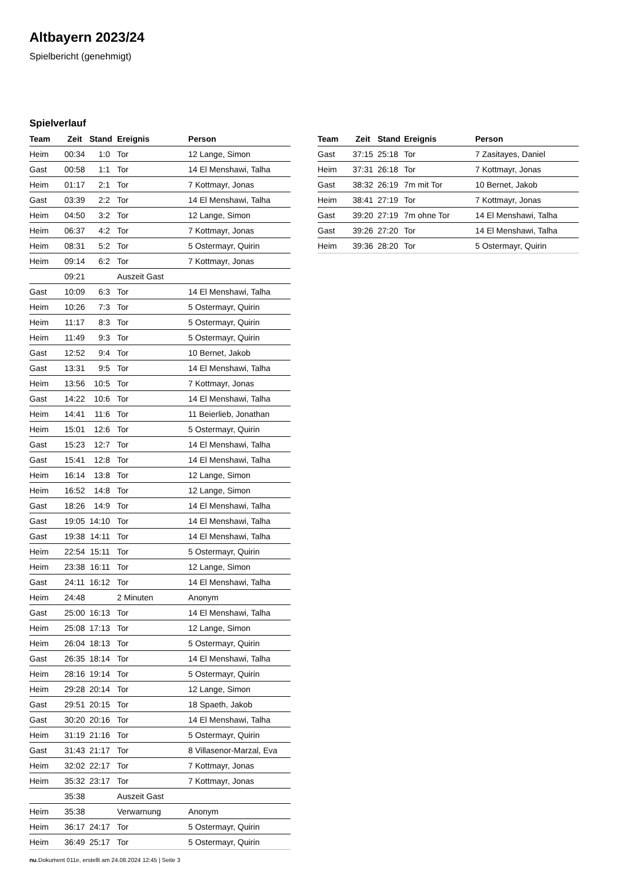Altbayern 2023/24
Spielbericht (genehmigt)
Spielverlauf
| Team | Zeit | Stand | Ereignis | Person |
| --- | --- | --- | --- | --- |
| Heim | 00:34 | 1:0 | Tor | 12 Lange, Simon |
| Gast | 00:58 | 1:1 | Tor | 14 El Menshawi, Talha |
| Heim | 01:17 | 2:1 | Tor | 7 Kottmayr, Jonas |
| Gast | 03:39 | 2:2 | Tor | 14 El Menshawi, Talha |
| Heim | 04:50 | 3:2 | Tor | 12 Lange, Simon |
| Heim | 06:37 | 4:2 | Tor | 7 Kottmayr, Jonas |
| Heim | 08:31 | 5:2 | Tor | 5 Ostermayr, Quirin |
| Heim | 09:14 | 6:2 | Tor | 7 Kottmayr, Jonas |
| | 09:21 | | Auszeit Gast | |
| Gast | 10:09 | 6:3 | Tor | 14 El Menshawi, Talha |
| Heim | 10:26 | 7:3 | Tor | 5 Ostermayr, Quirin |
| Heim | 11:17 | 8:3 | Tor | 5 Ostermayr, Quirin |
| Heim | 11:49 | 9:3 | Tor | 5 Ostermayr, Quirin |
| Gast | 12:52 | 9:4 | Tor | 10 Bernet, Jakob |
| Gast | 13:31 | 9:5 | Tor | 14 El Menshawi, Talha |
| Heim | 13:56 | 10:5 | Tor | 7 Kottmayr, Jonas |
| Gast | 14:22 | 10:6 | Tor | 14 El Menshawi, Talha |
| Heim | 14:41 | 11:6 | Tor | 11 Beierlieb, Jonathan |
| Heim | 15:01 | 12:6 | Tor | 5 Ostermayr, Quirin |
| Gast | 15:23 | 12:7 | Tor | 14 El Menshawi, Talha |
| Gast | 15:41 | 12:8 | Tor | 14 El Menshawi, Talha |
| Heim | 16:14 | 13:8 | Tor | 12 Lange, Simon |
| Heim | 16:52 | 14:8 | Tor | 12 Lange, Simon |
| Gast | 18:26 | 14:9 | Tor | 14 El Menshawi, Talha |
| Gast | 19:05 | 14:10 | Tor | 14 El Menshawi, Talha |
| Gast | 19:38 | 14:11 | Tor | 14 El Menshawi, Talha |
| Heim | 22:54 | 15:11 | Tor | 5 Ostermayr, Quirin |
| Heim | 23:38 | 16:11 | Tor | 12 Lange, Simon |
| Gast | 24:11 | 16:12 | Tor | 14 El Menshawi, Talha |
| Heim | 24:48 | | 2 Minuten | Anonym |
| Gast | 25:00 | 16:13 | Tor | 14 El Menshawi, Talha |
| Heim | 25:08 | 17:13 | Tor | 12 Lange, Simon |
| Heim | 26:04 | 18:13 | Tor | 5 Ostermayr, Quirin |
| Gast | 26:35 | 18:14 | Tor | 14 El Menshawi, Talha |
| Heim | 28:16 | 19:14 | Tor | 5 Ostermayr, Quirin |
| Heim | 29:28 | 20:14 | Tor | 12 Lange, Simon |
| Gast | 29:51 | 20:15 | Tor | 18 Spaeth, Jakob |
| Gast | 30:20 | 20:16 | Tor | 14 El Menshawi, Talha |
| Heim | 31:19 | 21:16 | Tor | 5 Ostermayr, Quirin |
| Gast | 31:43 | 21:17 | Tor | 8 Villasenor-Marzal, Eva |
| Heim | 32:02 | 22:17 | Tor | 7 Kottmayr, Jonas |
| Heim | 35:32 | 23:17 | Tor | 7 Kottmayr, Jonas |
| | 35:38 | | Auszeit Gast | |
| Heim | 35:38 | | Verwarnung | Anonym |
| Heim | 36:17 | 24:17 | Tor | 5 Ostermayr, Quirin |
| Heim | 36:49 | 25:17 | Tor | 5 Ostermayr, Quirin |
| Team | Zeit | Stand | Ereignis | Person |
| --- | --- | --- | --- | --- |
| Gast | 37:15 | 25:18 | Tor | 7 Zasitayes, Daniel |
| Heim | 37:31 | 26:18 | Tor | 7 Kottmayr, Jonas |
| Gast | 38:32 | 26:19 | 7m mit Tor | 10 Bernet, Jakob |
| Heim | 38:41 | 27:19 | Tor | 7 Kottmayr, Jonas |
| Gast | 39:20 | 27:19 | 7m ohne Tor | 14 El Menshawi, Talha |
| Gast | 39:26 | 27:20 | Tor | 14 El Menshawi, Talha |
| Heim | 39:36 | 28:20 | Tor | 5 Ostermayr, Quirin |
nu.Dokument 011e, erstellt am 24.08.2024 12:45 | Seite 3